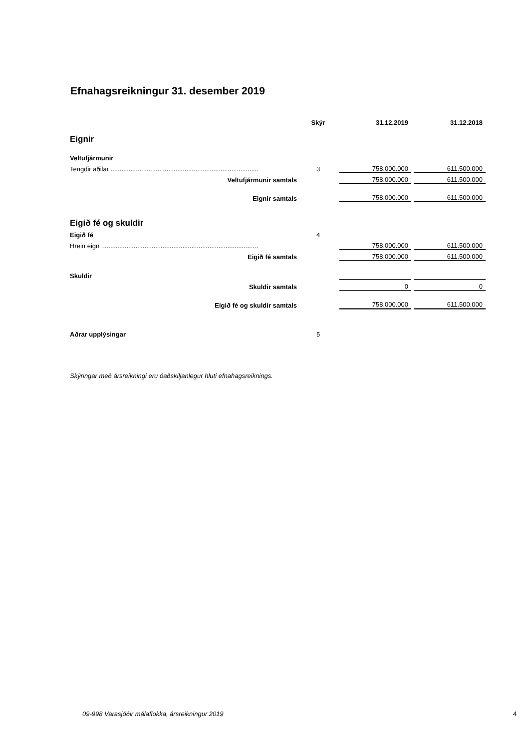Efnahagsreikningur 31. desember 2019
| | Skýr | 31.12.2019 | | 31.12.2018 |
| --- | --- | --- | --- | --- |
| Eignir | | | | |
| Veltufjármunir | | | | |
| Tengdir aðilar .................................................................................. | 3 | 758.000.000 | | 611.500.000 |
| Veltufjármunir samtals | | 758.000.000 | | 611.500.000 |
| Eignir samtals | | 758.000.000 | | 611.500.000 |
| Eigið fé og skuldir | | | | |
| Eigið fé | 4 | | | |
| Hrein eign ....................................................................................... | | 758.000.000 | | 611.500.000 |
| Eigið fé samtals | | 758.000.000 | | 611.500.000 |
| Skuldir | | | | |
| Skuldir samtals | | 0 | | 0 |
| Eigið fé og skuldir samtals | | 758.000.000 | | 611.500.000 |
| Aðrar upplýsingar | 5 | | | |
Skýringar með ársreikningi eru óaðskiljanlegur hluti efnahagsreiknings.
09-998 Varasjóðir málaflokka, ársreikningur 2019
4